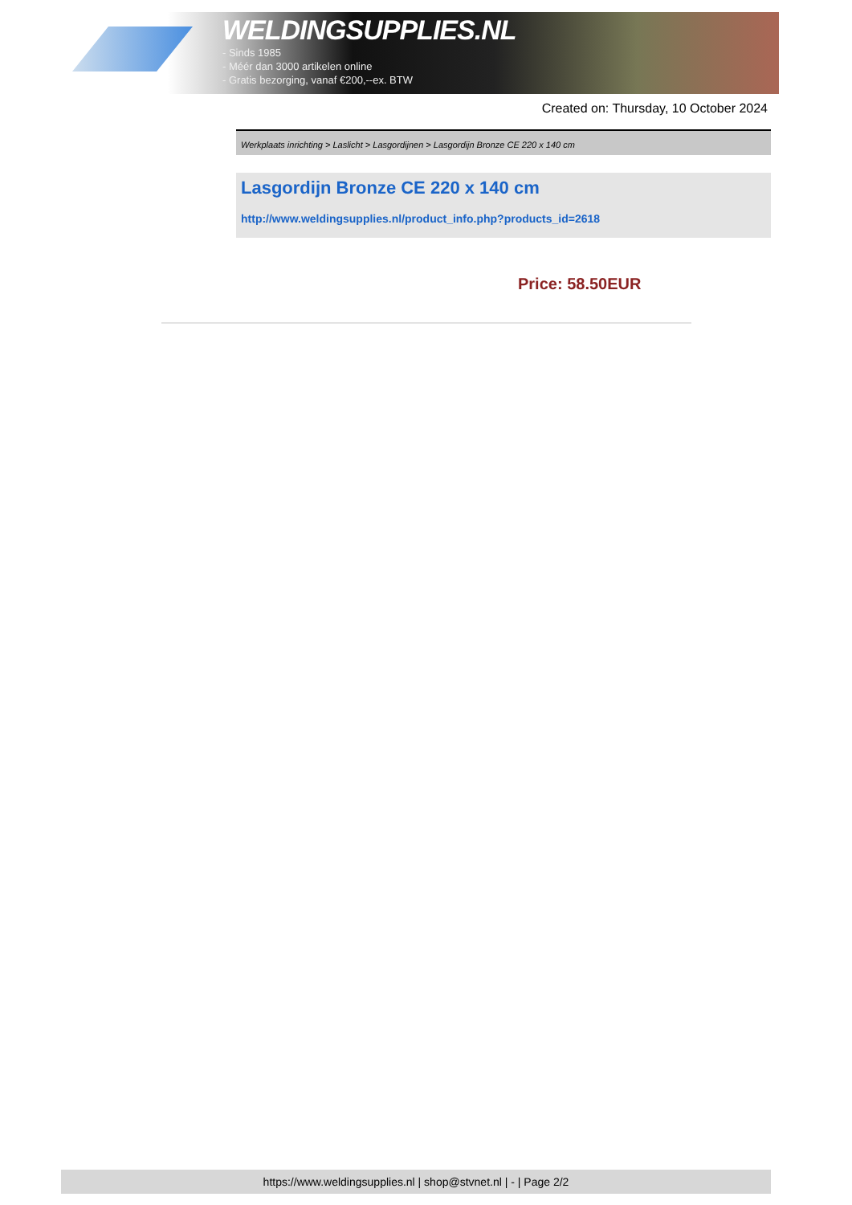WELDINGSUPPLIES.NL
- Sinds 1985
- Méér dan 3000 artikelen online
- Gratis bezorging, vanaf €200,--ex. BTW
Created on: Thursday, 10 October 2024
Werkplaats inrichting > Laslicht > Lasgordijnen > Lasgordijn Bronze CE 220 x 140 cm
Lasgordijn Bronze CE 220 x 140 cm
http://www.weldingsupplies.nl/product_info.php?products_id=2618
Price: 58.50EUR
https://www.weldingsupplies.nl | shop@stvnet.nl | - | Page 2/2